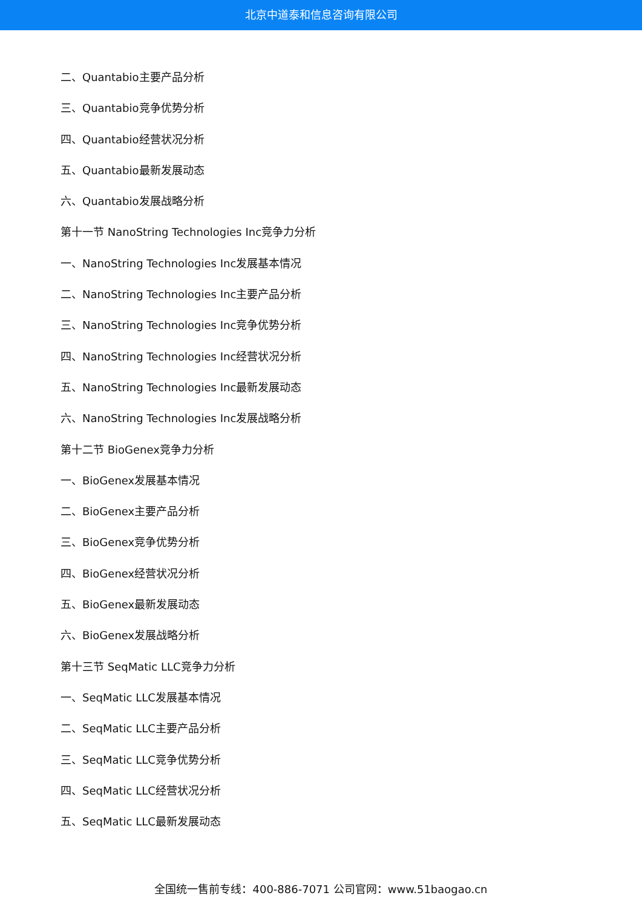北京中道泰和信息咨询有限公司
二、Quantabio主要产品分析
三、Quantabio竞争优势分析
四、Quantabio经营状况分析
五、Quantabio最新发展动态
六、Quantabio发展战略分析
第十一节 NanoString Technologies Inc竞争力分析
一、NanoString Technologies Inc发展基本情况
二、NanoString Technologies Inc主要产品分析
三、NanoString Technologies Inc竞争优势分析
四、NanoString Technologies Inc经营状况分析
五、NanoString Technologies Inc最新发展动态
六、NanoString Technologies Inc发展战略分析
第十二节 BioGenex竞争力分析
一、BioGenex发展基本情况
二、BioGenex主要产品分析
三、BioGenex竞争优势分析
四、BioGenex经营状况分析
五、BioGenex最新发展动态
六、BioGenex发展战略分析
第十三节 SeqMatic LLC竞争力分析
一、SeqMatic LLC发展基本情况
二、SeqMatic LLC主要产品分析
三、SeqMatic LLC竞争优势分析
四、SeqMatic LLC经营状况分析
五、SeqMatic LLC最新发展动态
全国统一售前专线：400-886-7071 公司官网：www.51baogao.cn